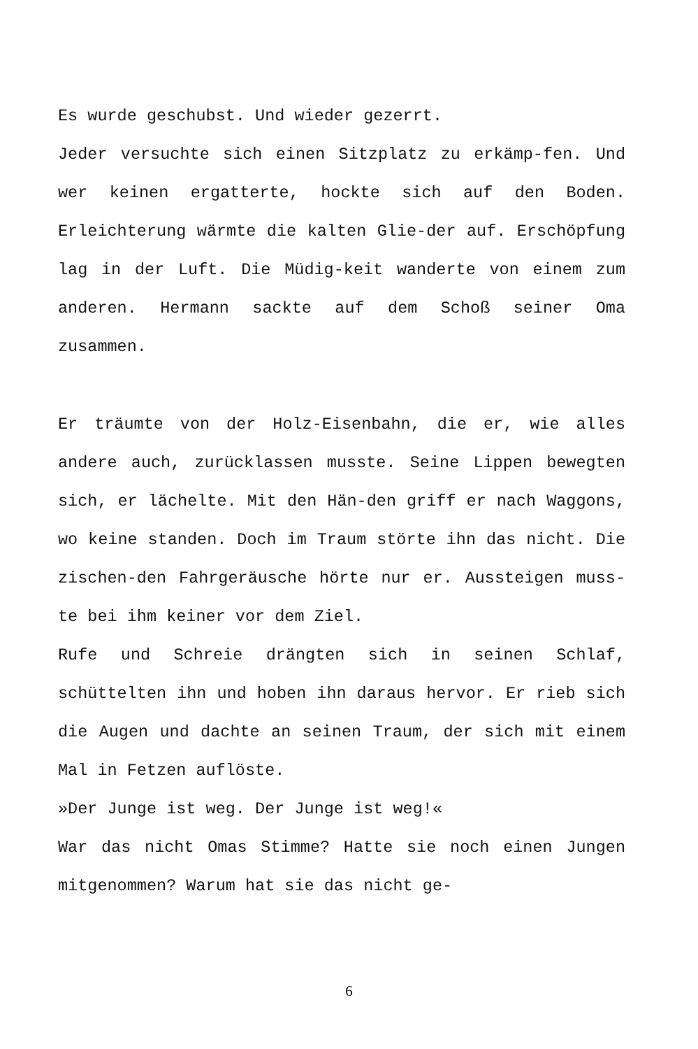Es wurde geschubst. Und wieder gezerrt.
Jeder versuchte sich einen Sitzplatz zu erkämp-fen. Und wer keinen ergatterte, hockte sich auf den Boden. Erleichterung wärmte die kalten Glie-der auf. Erschöpfung lag in der Luft. Die Müdig-keit wanderte von einem zum anderen. Hermann sackte auf dem Schoß seiner Oma zusammen.
Er träumte von der Holz-Eisenbahn, die er, wie alles andere auch, zurücklassen musste. Seine Lippen bewegten sich, er lächelte. Mit den Hän-den griff er nach Waggons, wo keine standen. Doch im Traum störte ihn das nicht. Die zischen-den Fahrgeräusche hörte nur er. Aussteigen muss-te bei ihm keiner vor dem Ziel.
Rufe und Schreie drängten sich in seinen Schlaf, schüttelten ihn und hoben ihn daraus hervor. Er rieb sich die Augen und dachte an seinen Traum, der sich mit einem Mal in Fetzen auflöste.
»Der Junge ist weg. Der Junge ist weg!«
War das nicht Omas Stimme? Hatte sie noch einen Jungen mitgenommen? Warum hat sie das nicht ge-
6